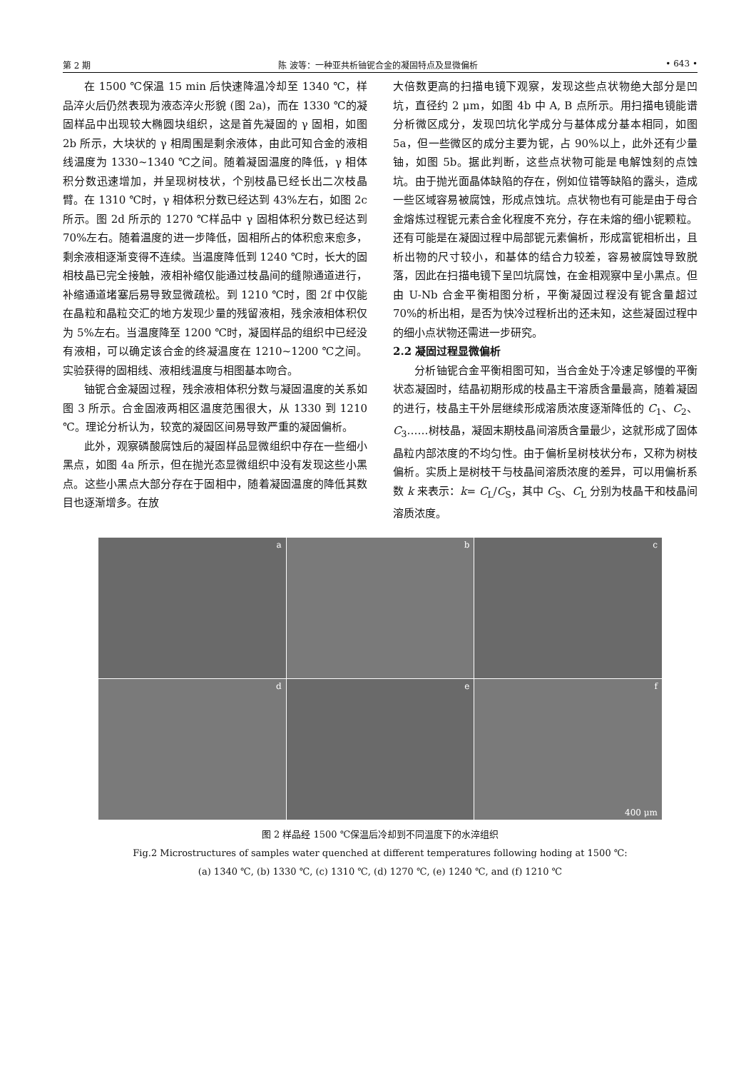第 2 期 陈 波等：一种亚共析铀铌合金的凝固特点及显微偏析 • 643 •
在 1500 ℃保温 15 min 后快速降温冷却至 1340 ℃，样品淬火后仍然表现为液态淬火形貌 (图 2a)，而在 1330 ℃的凝固样品中出现较大椭圆块组织，这是首先凝固的 γ 固相，如图 2b 所示，大块状的 γ 相周围是剩余液体，由此可知合金的液相线温度为 1330~1340 ℃之间。随着凝固温度的降低，γ 相体积分数迅速增加，并呈现树枝状，个别枝晶已经长出二次枝晶臂。在 1310 ℃时，γ 相体积分数已经达到 43%左右，如图 2c 所示。图 2d 所示的 1270 ℃样品中 γ 固相体积分数已经达到 70%左右。随着温度的进一步降低，固相所占的体积愈来愈多，剩余液相逐渐变得不连续。当温度降低到 1240 ℃时，长大的固相枝晶已完全接触，液相补缩仅能通过枝晶间的缝隙通道进行，补缩通道堵塞后易导致显微疏松。到 1210 ℃时，图 2f 中仅能在晶粒和晶粒交汇的地方发现少量的残留液相，残余液相体积仅为 5%左右。当温度降至 1200 ℃时，凝固样品的组织中已经没有液相，可以确定该合金的终凝温度在 1210~1200 ℃之间。实验获得的固相线、液相线温度与相图基本吻合。
铀铌合金凝固过程，残余液相体积分数与凝固温度的关系如图 3 所示。合金固液两相区温度范围很大，从 1330 到 1210 ℃。理论分析认为，较宽的凝固区间易导致严重的凝固偏析。
此外，观察磷酸腐蚀后的凝固样品显微组织中存在一些细小黑点，如图 4a 所示，但在抛光态显微组织中没有发现这些小黑点。这些小黑点大部分存在于固相中，随着凝固温度的降低其数目也逐渐增多。在放
大倍数更高的扫描电镜下观察，发现这些点状物绝大部分是凹坑，直径约 2 μm，如图 4b 中 A, B 点所示。用扫描电镜能谱分析微区成分，发现凹坑化学成分与基体成分基本相同，如图 5a，但一些微区的成分主要为铌，占 90%以上，此外还有少量铀，如图 5b。据此判断，这些点状物可能是电解蚀刻的点蚀坑。由于抛光面晶体缺陷的存在，例如位错等缺陷的露头，造成一些区域容易被腐蚀，形成点蚀坑。点状物也有可能是由于母合金熔炼过程铌元素合金化程度不充分，存在未熔的细小铌颗粒。还有可能是在凝固过程中局部铌元素偏析，形成富铌相析出，且析出物的尺寸较小，和基体的结合力较差，容易被腐蚀导致脱落，因此在扫描电镜下呈凹坑腐蚀，在金相观察中呈小黑点。但由 U-Nb 合金平衡相图分析，平衡凝固过程没有铌含量超过 70%的析出相，是否为快冷过程析出的还未知，这些凝固过程中的细小点状物还需进一步研究。
2.2 凝固过程显微偏析
分析铀铌合金平衡相图可知，当合金处于冷速足够慢的平衡状态凝固时，结晶初期形成的枝晶主干溶质含量最高，随着凝固的进行，枝晶主干外层继续形成溶质浓度逐渐降低的 C<sub>1</sub>、C<sub>2</sub>、C<sub>3</sub>……树枝晶，凝固末期枝晶间溶质含量最少，这就形成了固体晶粒内部浓度的不均匀性。由于偏析呈树枝状分布，又称为树枝偏析。实质上是树枝干与枝晶间溶质浓度的差异，可以用偏析系数 k 来表示：k= C<sub>L</sub>/C<sub>S</sub>，其中 C<sub>S</sub>、C<sub>L</sub> 分别为枝晶干和枝晶间溶质浓度。
a
b
c
d
e
f
400 μm
图 2 样品经 1500 ℃保温后冷却到不同温度下的水淬组织
Fig.2 Microstructures of samples water quenched at different temperatures following hoding at 1500 ℃:
(a) 1340 ℃, (b) 1330 ℃, (c) 1310 ℃, (d) 1270 ℃, (e) 1240 ℃, and (f) 1210 ℃